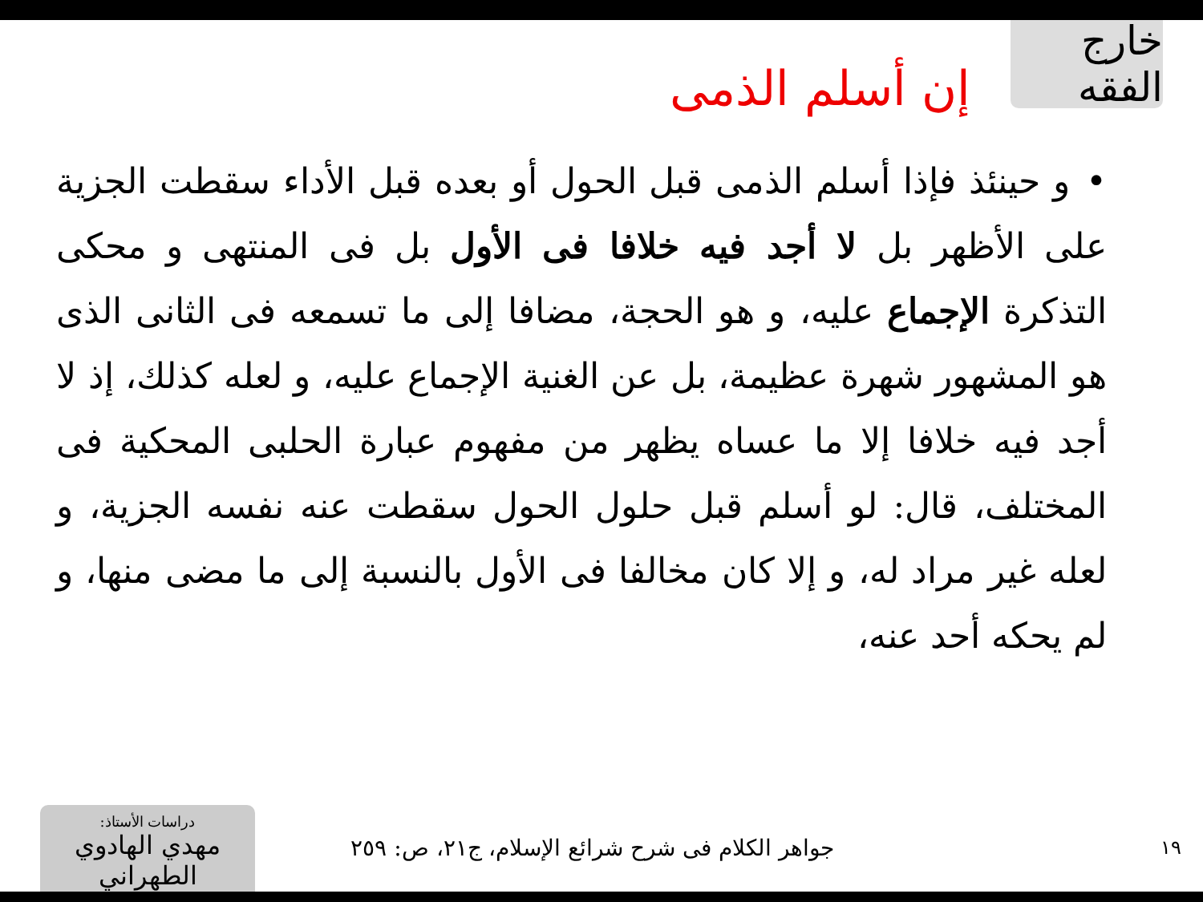خارج الفقه
إن أسلم الذمى
•و حينئذ فإذا أسلم الذمى قبل الحول أو بعده قبل الأداء سقطت الجزية على الأظهر بل لا أجد فيه خلافا فى الأول بل فى المنتهى و محكى التذكرة الإجماع عليه، و هو الحجة، مضافا إلى ما تسمعه فى الثانى الذى هو المشهور شهرة عظيمة، بل عن الغنية الإجماع عليه، و لعله كذلك، إذ لا أجد فيه خلافا إلا ما عساه يظهر من مفهوم عبارة الحلبى المحكية فى المختلف، قال: لو أسلم قبل حلول الحول سقطت عنه نفسه الجزية، و لعله غير مراد له، و إلا كان مخالفا فى الأول بالنسبة إلى ما مضى منها، و لم يحكه أحد عنه،
١٩
جواهر الكلام فى شرح شرائع الإسلام، ج٢١، ص: ٢٥٩
دراسات الأستاذ:
مهدي الهادوي الطهراني